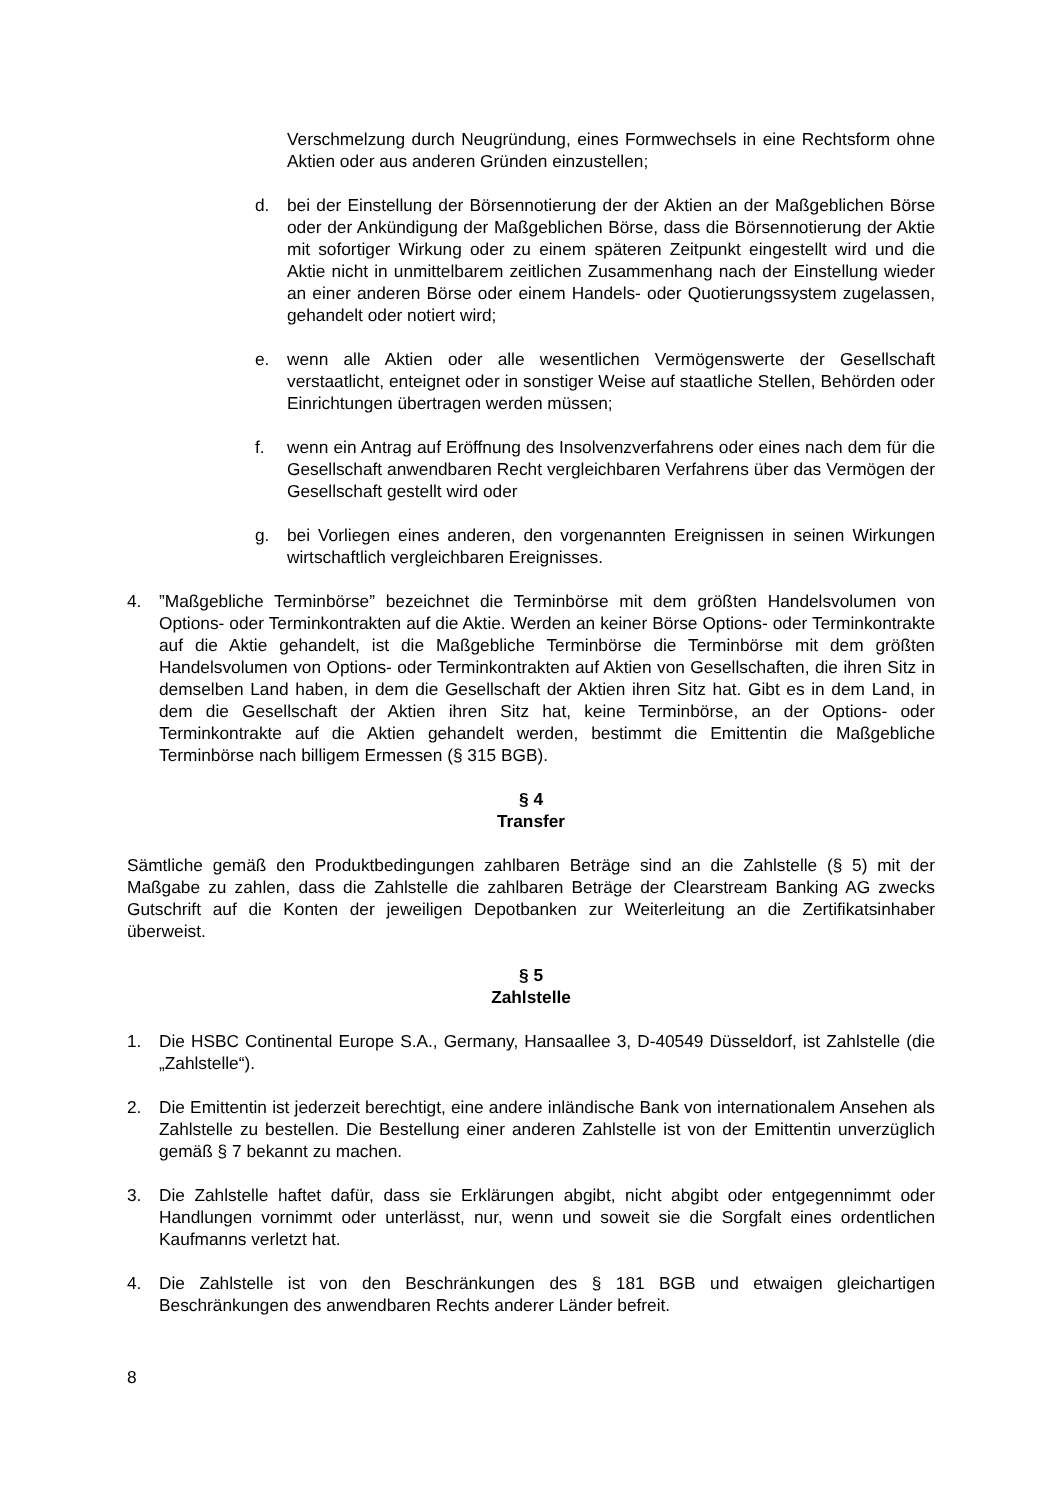Verschmelzung durch Neugründung, eines Formwechsels in eine Rechtsform ohne Aktien oder aus anderen Gründen einzustellen;
d. bei der Einstellung der Börsennotierung der der Aktien an der Maßgeblichen Börse oder der Ankündigung der Maßgeblichen Börse, dass die Börsennotierung der Aktie mit sofortiger Wirkung oder zu einem späteren Zeitpunkt eingestellt wird und die Aktie nicht in unmittelbarem zeitlichen Zusammenhang nach der Einstellung wieder an einer anderen Börse oder einem Handels- oder Quotierungssystem zugelassen, gehandelt oder notiert wird;
e. wenn alle Aktien oder alle wesentlichen Vermögenswerte der Gesellschaft verstaatlicht, enteignet oder in sonstiger Weise auf staatliche Stellen, Behörden oder Einrichtungen übertragen werden müssen;
f. wenn ein Antrag auf Eröffnung des Insolvenzverfahrens oder eines nach dem für die Gesellschaft anwendbaren Recht vergleichbaren Verfahrens über das Vermögen der Gesellschaft gestellt wird oder
g. bei Vorliegen eines anderen, den vorgenannten Ereignissen in seinen Wirkungen wirtschaftlich vergleichbaren Ereignisses.
4. ”Maßgebliche Terminbörse” bezeichnet die Terminbörse mit dem größten Handelsvolumen von Options- oder Terminkontrakten auf die Aktie. Werden an keiner Börse Options- oder Terminkontrakte auf die Aktie gehandelt, ist die Maßgebliche Terminbörse die Terminbörse mit dem größten Handelsvolumen von Options- oder Terminkontrakten auf Aktien von Gesellschaften, die ihren Sitz in demselben Land haben, in dem die Gesellschaft der Aktien ihren Sitz hat. Gibt es in dem Land, in dem die Gesellschaft der Aktien ihren Sitz hat, keine Terminbörse, an der Options- oder Terminkontrakte auf die Aktien gehandelt werden, bestimmt die Emittentin die Maßgebliche Terminbörse nach billigem Ermessen (§ 315 BGB).
§ 4
Transfer
Sämtliche gemäß den Produktbedingungen zahlbaren Beträge sind an die Zahlstelle (§ 5) mit der Maßgabe zu zahlen, dass die Zahlstelle die zahlbaren Beträge der Clearstream Banking AG zwecks Gutschrift auf die Konten der jeweiligen Depotbanken zur Weiterleitung an die Zertifikatsinhaber überweist.
§ 5
Zahlstelle
1. Die HSBC Continental Europe S.A., Germany, Hansaallee 3, D-40549 Düsseldorf, ist Zahlstelle (die „Zahlstelle“).
2. Die Emittentin ist jederzeit berechtigt, eine andere inländische Bank von internationalem Ansehen als Zahlstelle zu bestellen. Die Bestellung einer anderen Zahlstelle ist von der Emittentin unverzüglich gemäß § 7 bekannt zu machen.
3. Die Zahlstelle haftet dafür, dass sie Erklärungen abgibt, nicht abgibt oder entgegennimmt oder Handlungen vornimmt oder unterlässt, nur, wenn und soweit sie die Sorgfalt eines ordentlichen Kaufmanns verletzt hat.
4. Die Zahlstelle ist von den Beschränkungen des § 181 BGB und etwaigen gleichartigen Beschränkungen des anwendbaren Rechts anderer Länder befreit.
8